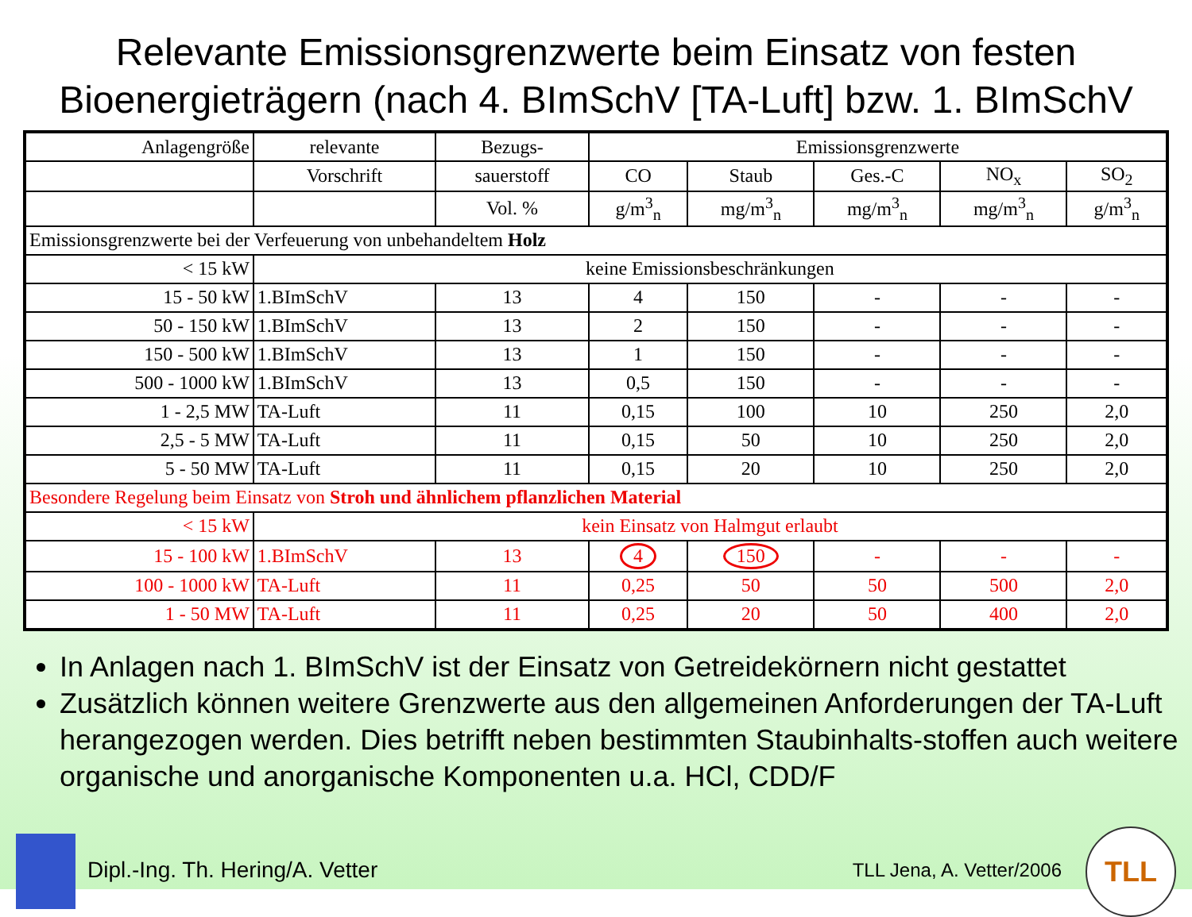Relevante Emissionsgrenzwerte beim Einsatz von festen Bioenergieträgern (nach 4. BImSchV [TA-Luft] bzw. 1. BImSchV
| Anlagengröße | relevante | Bezugs- | Emissionsgrenzwerte | | | | |
| --- | --- | --- | --- | --- | --- | --- | --- |
| | Vorschrift | sauerstoff | CO | Staub | Ges.-C | NO<sub>x</sub> | SO<sub>2</sub> |
| | | Vol. % | g/m<sup>3</sup><sub>n</sub> | mg/m<sup>3</sup><sub>n</sub> | mg/m<sup>3</sup><sub>n</sub> | mg/m<sup>3</sup><sub>n</sub> | g/m<sup>3</sup><sub>n</sub> |
| Emissionsgrenzwerte bei der Verfeuerung von unbehandeltem Holz | | | | | | | |
| < 15 kW | keine Emissionsbeschränkungen | | | | | | |
| 15 - 50 kW | 1.BImSchV | 13 | 4 | 150 | - | - | - |
| 50 - 150 kW | 1.BImSchV | 13 | 2 | 150 | - | - | - |
| 150 - 500 kW | 1.BImSchV | 13 | 1 | 150 | - | - | - |
| 500 - 1000 kW | 1.BImSchV | 13 | 0,5 | 150 | - | - | - |
| 1 - 2,5 MW | TA-Luft | 11 | 0,15 | 100 | 10 | 250 | 2,0 |
| 2,5 - 5 MW | TA-Luft | 11 | 0,15 | 50 | 10 | 250 | 2,0 |
| 5 - 50 MW | TA-Luft | 11 | 0,15 | 20 | 10 | 250 | 2,0 |
| Besondere Regelung beim Einsatz von Stroh und ähnlichem pflanzlichen Material | | | | | | | |
| < 15 kW | kein Einsatz von Halmgut erlaubt | | | | | | |
| 15 - 100 kW | 1.BImSchV | 13 | 4 | 150 | - | - | - |
| 100 - 1000 kW | TA-Luft | 11 | 0,25 | 50 | 50 | 500 | 2,0 |
| 1 - 50 MW | TA-Luft | 11 | 0,25 | 20 | 50 | 400 | 2,0 |
In Anlagen nach 1. BImSchV ist der Einsatz von Getreidekörnern nicht gestattet
Zusätzlich können weitere Grenzwerte aus den allgemeinen Anforderungen der TA-Luft herangezogen werden. Dies betrifft neben bestimmten Staubinhalts-stoffen auch weitere organische und anorganische Komponenten u.a. HCl, CDD/F
Dipl.-Ing. Th. Hering/A. Vetter
TLL Jena, A. Vetter/2006 TLL